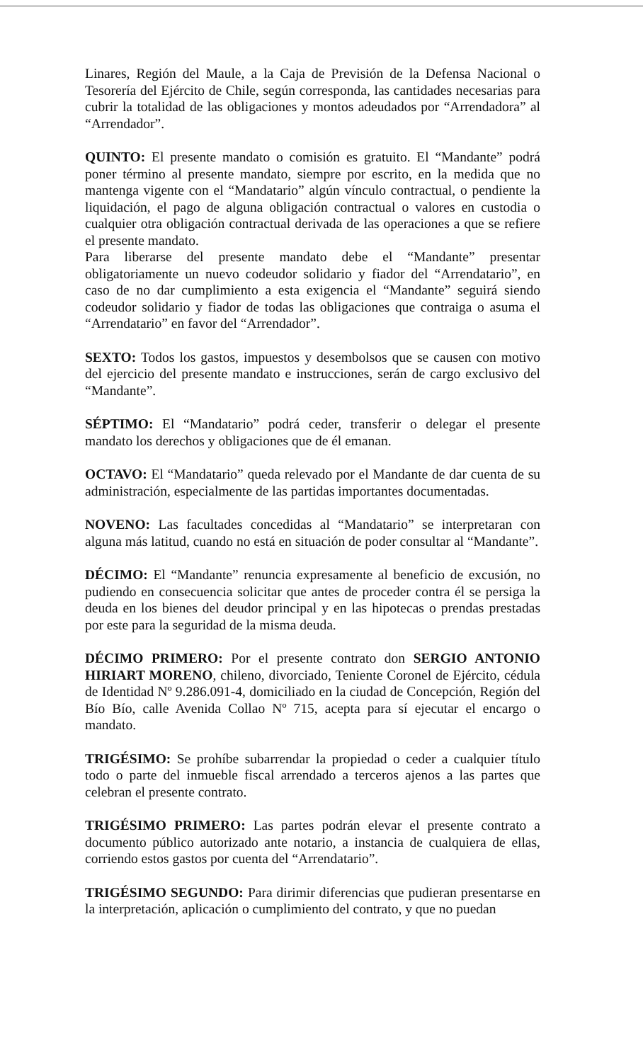Linares, Región del Maule, a la Caja de Previsión de la Defensa Nacional o Tesorería del Ejército de Chile, según corresponda, las cantidades necesarias para cubrir la totalidad de las obligaciones y montos adeudados por “Arrendadora” al “Arrendador”.
QUINTO: El presente mandato o comisión es gratuito. El “Mandante” podrá poner término al presente mandato, siempre por escrito, en la medida que no mantenga vigente con el “Mandatario” algún vínculo contractual, o pendiente la liquidación, el pago de alguna obligación contractual o valores en custodia o cualquier otra obligación contractual derivada de las operaciones a que se refiere el presente mandato.
Para liberarse del presente mandato debe el “Mandante” presentar obligatoriamente un nuevo codeudor solidario y fiador del “Arrendatario”, en caso de no dar cumplimiento a esta exigencia el “Mandante” seguirá siendo codeudor solidario y fiador de todas las obligaciones que contraiga o asuma el “Arrendatario” en favor del “Arrendador”.
SEXTO: Todos los gastos, impuestos y desembolsos que se causen con motivo del ejercicio del presente mandato e instrucciones, serán de cargo exclusivo del “Mandante”.
SÉPTIMO: El “Mandatario” podrá ceder, transferir o delegar el presente mandato los derechos y obligaciones que de él emanan.
OCTAVO: El “Mandatario” queda relevado por el Mandante de dar cuenta de su administración, especialmente de las partidas importantes documentadas.
NOVENO: Las facultades concedidas al “Mandatario” se interpretaran con alguna más latitud, cuando no está en situación de poder consultar al “Mandante”.
DÉCIMO: El “Mandante” renuncia expresamente al beneficio de excusión, no pudiendo en consecuencia solicitar que antes de proceder contra él se persiga la deuda en los bienes del deudor principal y en las hipotecas o prendas prestadas por este para la seguridad de la misma deuda.
DÉCIMO PRIMERO: Por el presente contrato don SERGIO ANTONIO HIRIART MORENO, chileno, divorciado, Teniente Coronel de Ejército, cédula de Identidad Nº 9.286.091-4, domiciliado en la ciudad de Concepción, Región del Bío Bío, calle Avenida Collao Nº 715, acepta para sí ejecutar el encargo o mandato.
TRIGÉSIMO: Se prohíbe subarrendar la propiedad o ceder a cualquier título todo o parte del inmueble fiscal arrendado a terceros ajenos a las partes que celebran el presente contrato.
TRIGÉSIMO PRIMERO: Las partes podrán elevar el presente contrato a documento público autorizado ante notario, a instancia de cualquiera de ellas, corriendo estos gastos por cuenta del “Arrendatario”.
TRIGÉSIMO SEGUNDO: Para dirimir diferencias que pudieran presentarse en la interpretación, aplicación o cumplimiento del contrato, y que no puedan